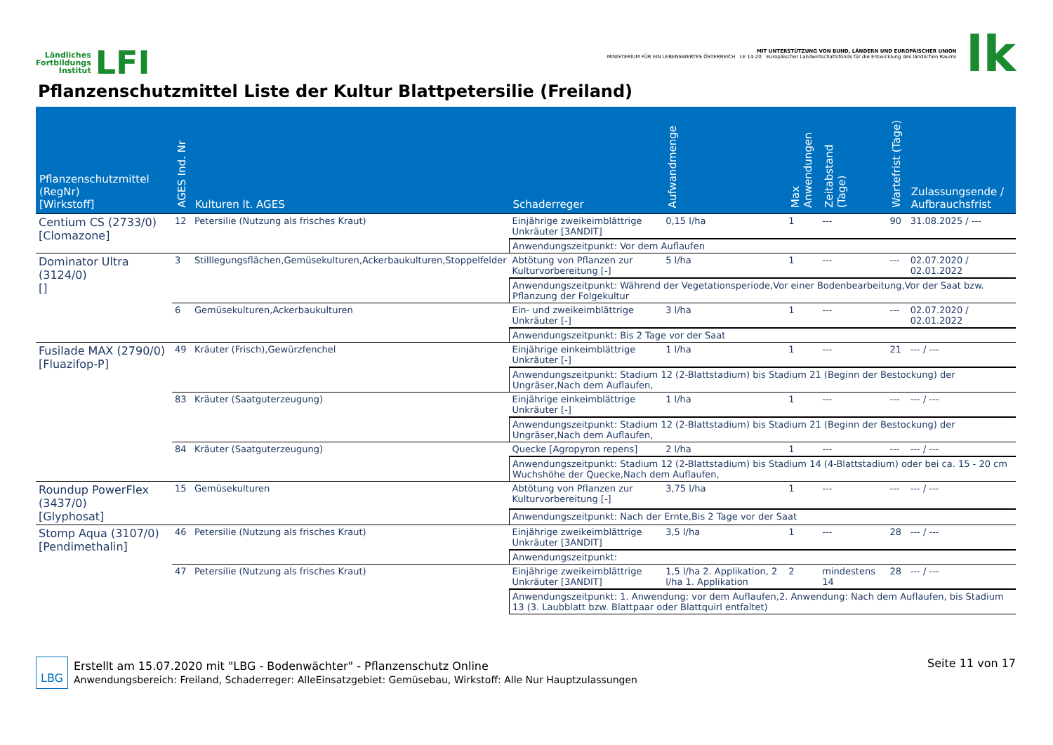Ländliches
Fortbildungs
Institut
LFI
MIT UNTERSTÜTZUNG VON BUND, LÄNDERN UND EUROPÄISCHER UNION
MINISTERIUM FÜR EIN LEBENSWERTES ÖSTERREICH LE 14-20 Europäischer Landwirtschaftsfonds für die Entwicklung des ländlichen Raums
lk
Pflanzenschutzmittel Liste der Kultur Blattpetersilie (Freiland)
| Pflanzenschutzmittel (RegNr) [Wirkstoff] | AGES Ind. Nr | Kulturen lt. AGES | Schaderreger | Aufwandmenge | Max Anwendungen | Zeitabstand (Tage) | Wartefrist (Tage) | Zulassungsende / Aufbrauchsfrist |
| --- | --- | --- | --- | --- | --- | --- | --- | --- |
| Centium CS (2733/0) [Clomazone] | 12 | Petersilie (Nutzung als frisches Kraut) | Einjährige zweikeimblättrige Unkräuter [3ANDIT] | 0,15 l/ha | 1 | --- | 90 | 31.08.2025 / --- |
| | | | Anwendungszeitpunkt: Vor dem Auflaufen | | | | | |
| Dominator Ultra (3124/0) [] | 3 | Stilllegungsflächen,Gemüsekulturen,Ackerbaukulturen,Stoppelfelder | Abtötung von Pflanzen zur Kulturvorbereitung [-] | 5 l/ha | 1 | --- | --- | 02.07.2020 / 02.01.2022 |
| | | | Anwendungszeitpunkt: Während der Vegetationsperiode,Vor einer Bodenbearbeitung,Vor der Saat bzw. Pflanzung der Folgekultur | | | | | |
| | 6 | Gemüsekulturen,Ackerbaukulturen | Ein- und zweikeimblättrige Unkräuter [-] | 3 l/ha | 1 | --- | --- | 02.07.2020 / 02.01.2022 |
| | | | Anwendungszeitpunkt: Bis 2 Tage vor der Saat | | | | | |
| Fusilade MAX (2790/0) [Fluazifop-P] | 49 | Kräuter (Frisch),Gewürzfenchel | Einjährige einkeimblättrige Unkräuter [-] | 1 l/ha | 1 | --- | 21 | --- / --- |
| | | | Anwendungszeitpunkt: Stadium 12 (2-Blattstadium) bis Stadium 21 (Beginn der Bestockung) der Ungräser,Nach dem Auflaufen, | | | | | |
| | 83 | Kräuter (Saatguterzeugung) | Einjährige einkeimblättrige Unkräuter [-] | 1 l/ha | 1 | --- | --- | --- / --- |
| | | | Anwendungszeitpunkt: Stadium 12 (2-Blattstadium) bis Stadium 21 (Beginn der Bestockung) der Ungräser,Nach dem Auflaufen, | | | | | |
| | 84 | Kräuter (Saatguterzeugung) | Quecke [Agropyron repens] | 2 l/ha | 1 | --- | --- | --- / --- |
| | | | Anwendungszeitpunkt: Stadium 12 (2-Blattstadium) bis Stadium 14 (4-Blattstadium) oder bei ca. 15 - 20 cm Wuchshöhe der Quecke,Nach dem Auflaufen, | | | | | |
| Roundup PowerFlex (3437/0) [Glyphosat] | 15 | Gemüsekulturen | Abtötung von Pflanzen zur Kulturvorbereitung [-] | 3,75 l/ha | 1 | --- | --- | --- / --- |
| | | | Anwendungszeitpunkt: Nach der Ernte,Bis 2 Tage vor der Saat | | | | | |
| Stomp Aqua (3107/0) [Pendimethalin] | 46 | Petersilie (Nutzung als frisches Kraut) | Einjährige zweikeimblättrige Unkräuter [3ANDIT] | 3,5 l/ha | 1 | --- | 28 | --- / --- |
| | | | Anwendungszeitpunkt: | | | | | |
| | 47 | Petersilie (Nutzung als frisches Kraut) | Einjährige zweikeimblättrige Unkräuter [3ANDIT] | 1,5 l/ha 2. Applikation, 2 l/ha 1. Applikation | 2 | mindestens 14 | 28 | --- / --- |
| | | | Anwendungszeitpunkt: 1. Anwendung: vor dem Auflaufen,2. Anwendung: Nach dem Auflaufen, bis Stadium 13 (3. Laubblatt bzw. Blattpaar oder Blattquirl entfaltet) | | | | | |
LBG
Erstellt am 15.07.2020 mit "LBG - Bodenwächter" - Pflanzenschutz Online
Anwendungsbereich: Freiland, Schaderreger: AlleEinsatzgebiet: Gemüsebau, Wirkstoff: Alle Nur Hauptzulassungen
Seite 11 von 17